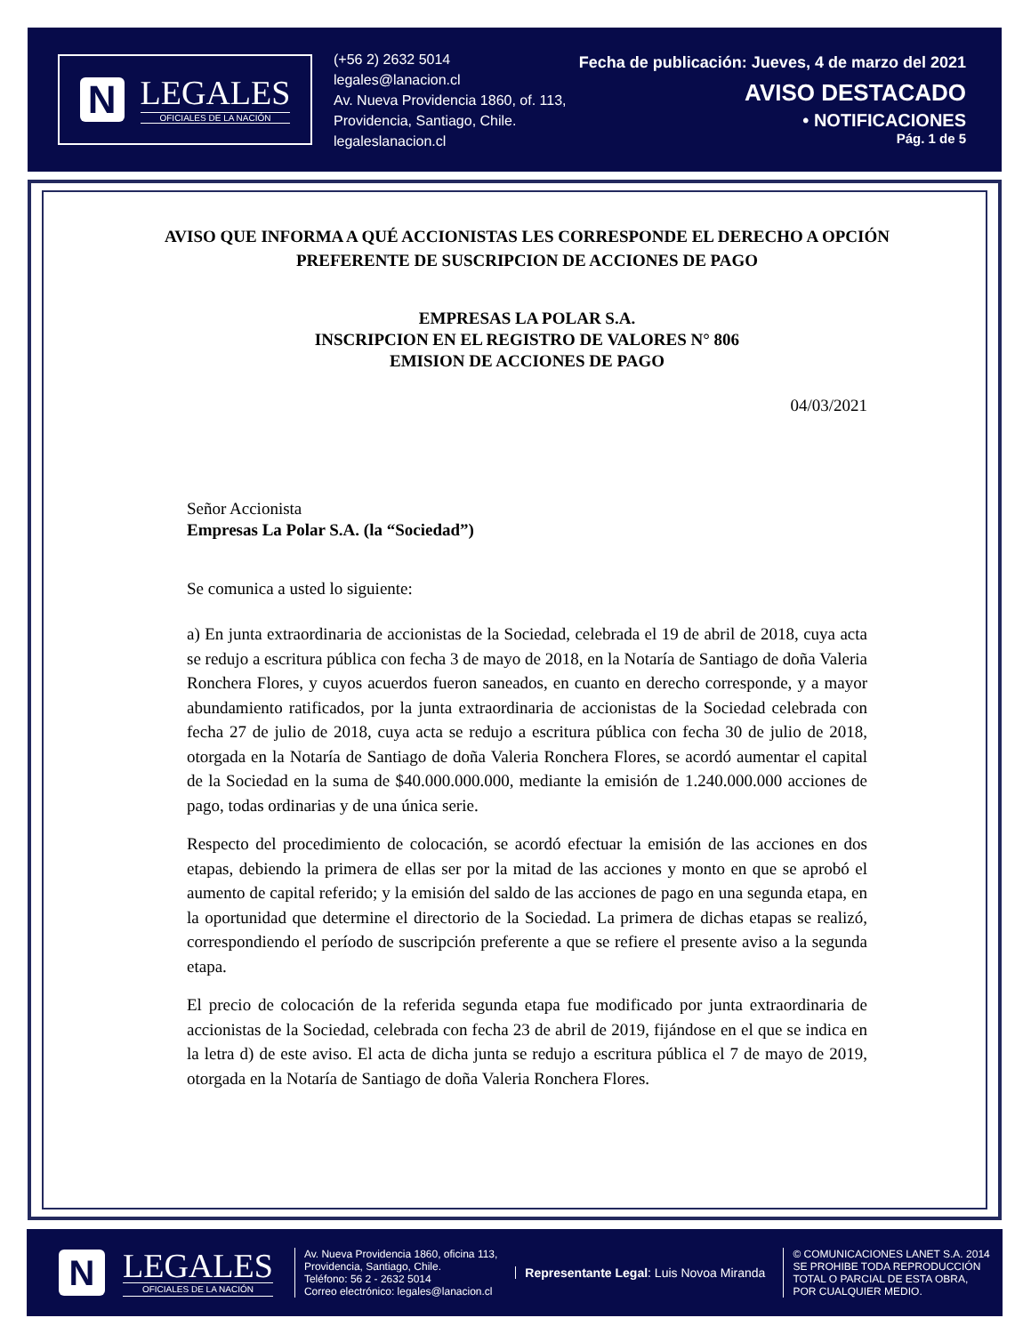N
LEGALES
OFICIALES DE LA NACIÓN
(+56 2) 2632 5014
legales@lanacion.cl
Av. Nueva Providencia 1860, of. 113,
Providencia, Santiago, Chile.
legaleslanacion.cl
Fecha de publicación: Jueves, 4 de marzo del 2021
AVISO DESTACADO
• NOTIFICACIONES
Pág. 1 de 5
AVISO QUE INFORMA A QUÉ ACCIONISTAS LES CORRESPONDE EL DERECHO A OPCIÓN PREFERENTE DE SUSCRIPCION DE ACCIONES DE PAGO
EMPRESAS LA POLAR S.A.
INSCRIPCION EN EL REGISTRO DE VALORES N° 806
EMISION DE ACCIONES DE PAGO
04/03/2021
Señor Accionista
Empresas La Polar S.A. (la “Sociedad”)
Se comunica a usted lo siguiente:
a) En junta extraordinaria de accionistas de la Sociedad, celebrada el 19 de abril de 2018, cuya acta se redujo a escritura pública con fecha 3 de mayo de 2018, en la Notaría de Santiago de doña Valeria Ronchera Flores, y cuyos acuerdos fueron saneados, en cuanto en derecho corresponde, y a mayor abundamiento ratificados, por la junta extraordinaria de accionistas de la Sociedad celebrada con fecha 27 de julio de 2018, cuya acta se redujo a escritura pública con fecha 30 de julio de 2018, otorgada en la Notaría de Santiago de doña Valeria Ronchera Flores, se acordó aumentar el capital de la Sociedad en la suma de $40.000.000.000, mediante la emisión de 1.240.000.000 acciones de pago, todas ordinarias y de una única serie.
Respecto del procedimiento de colocación, se acordó efectuar la emisión de las acciones en dos etapas, debiendo la primera de ellas ser por la mitad de las acciones y monto en que se aprobó el aumento de capital referido; y la emisión del saldo de las acciones de pago en una segunda etapa, en la oportunidad que determine el directorio de la Sociedad. La primera de dichas etapas se realizó, correspondiendo el período de suscripción preferente a que se refiere el presente aviso a la segunda etapa.
El precio de colocación de la referida segunda etapa fue modificado por junta extraordinaria de accionistas de la Sociedad, celebrada con fecha 23 de abril de 2019, fijándose en el que se indica en la letra d) de este aviso. El acta de dicha junta se redujo a escritura pública el 7 de mayo de 2019, otorgada en la Notaría de Santiago de doña Valeria Ronchera Flores.
N
LEGALES
OFICIALES DE LA NACIÓN
Av. Nueva Providencia 1860, oficina 113,
Providencia, Santiago, Chile.
Teléfono: 56 2 - 2632 5014
Correo electrónico: legales@lanacion.cl
Representante Legal: Luis Novoa Miranda
© COMUNICACIONES LANET S.A. 2014
SE PROHIBE TODA REPRODUCCIÓN
TOTAL O PARCIAL DE ESTA OBRA,
POR CUALQUIER MEDIO.